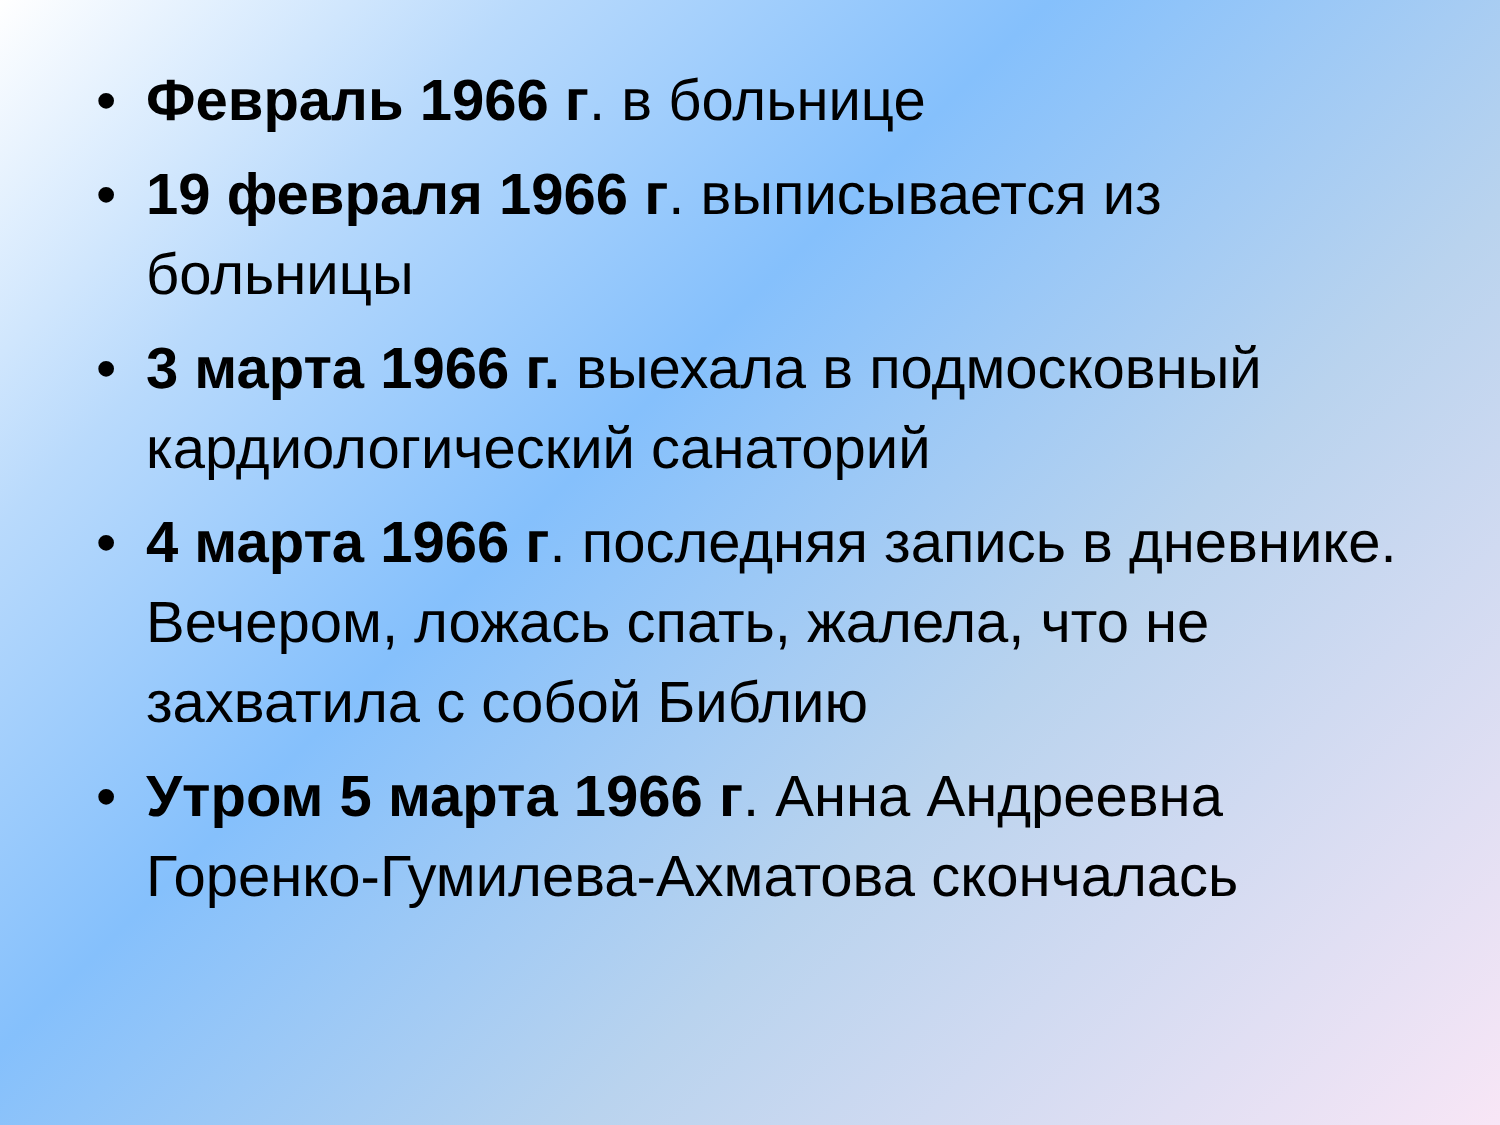• Февраль 1966 г. в больнице
• 19 февраля 1966 г. выписывается из больницы
• 3 марта 1966 г. выехала в подмосковный кардиологический санаторий
• 4 марта 1966 г. последняя запись в дневнике. Вечером, ложась спать, жалела, что не захватила с собой Библию
• Утром 5 марта 1966 г. Анна Андреевна Горенко-Гумилева-Ахматова скончалась